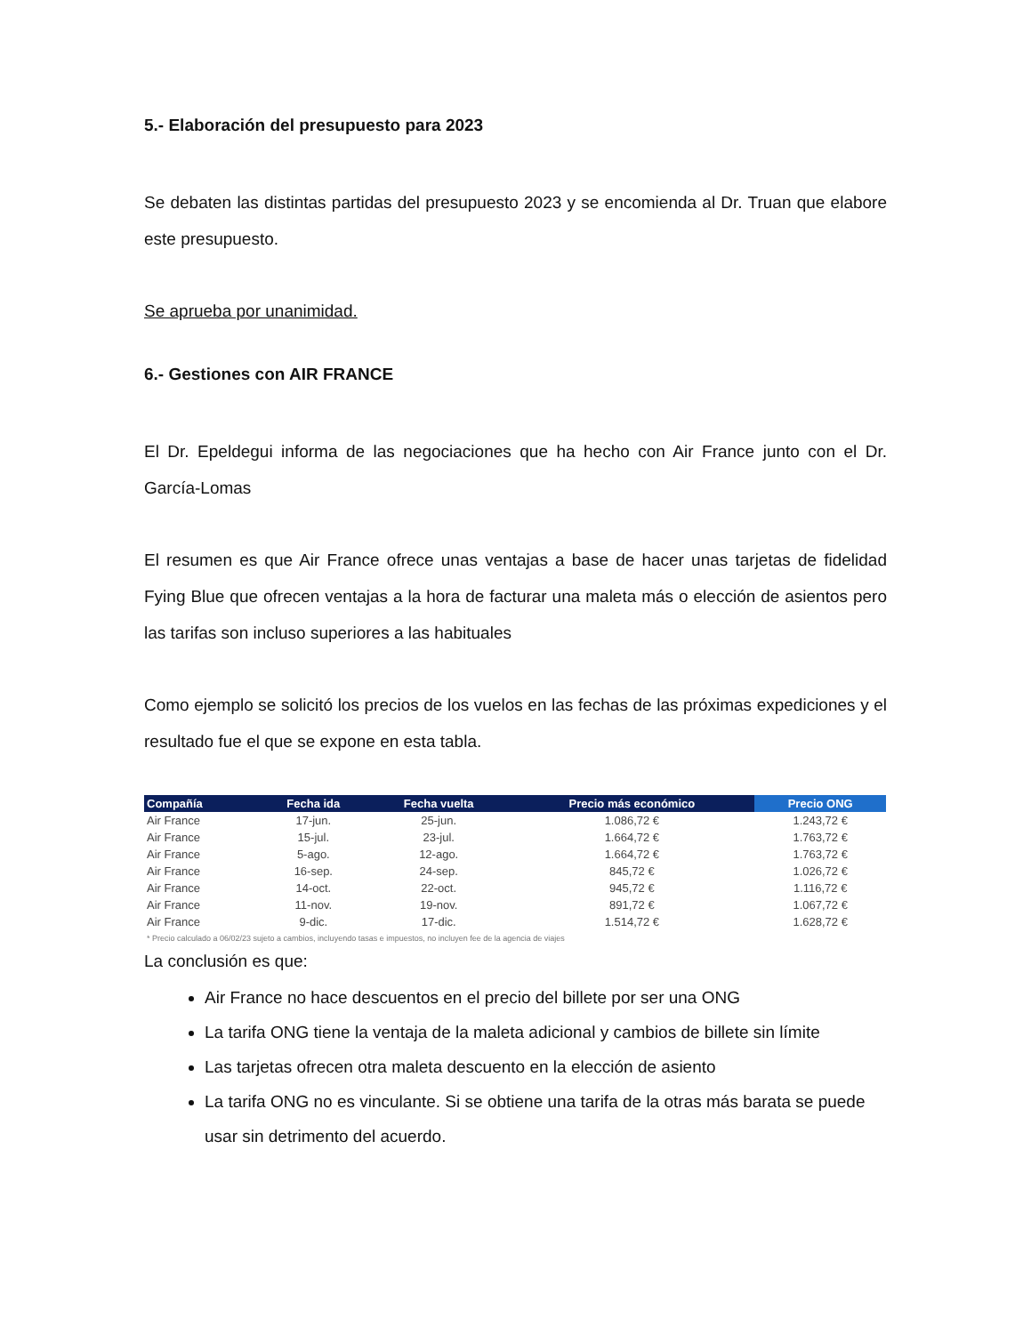5.- Elaboración del presupuesto para 2023
Se debaten las distintas partidas del presupuesto 2023 y se encomienda al Dr. Truan que elabore este presupuesto.
Se aprueba por unanimidad.
6.- Gestiones con AIR FRANCE
El Dr. Epeldegui informa de las negociaciones que ha hecho con Air France junto con el Dr. García-Lomas
El resumen es que Air France ofrece unas ventajas a base de hacer unas tarjetas de fidelidad Fying Blue que ofrecen ventajas a la hora de facturar una maleta más o elección de asientos pero las tarifas son incluso superiores a las habituales
Como ejemplo se solicitó los precios de los vuelos en las fechas de las próximas expediciones y el resultado fue el que se expone en esta tabla.
| Compañía | Fecha ida | Fecha vuelta | Precio más económico | Precio ONG |
| --- | --- | --- | --- | --- |
| Air France | 17-jun. | 25-jun. | 1.086,72 € | 1.243,72 € |
| Air France | 15-jul. | 23-jul. | 1.664,72 € | 1.763,72 € |
| Air France | 5-ago. | 12-ago. | 1.664,72 € | 1.763,72 € |
| Air France | 16-sep. | 24-sep. | 845,72 € | 1.026,72 € |
| Air France | 14-oct. | 22-oct. | 945,72 € | 1.116,72 € |
| Air France | 11-nov. | 19-nov. | 891,72 € | 1.067,72 € |
| Air France | 9-dic. | 17-dic. | 1.514,72 € | 1.628,72 € |
* Precio calculado a 06/02/23 sujeto a cambios, incluyendo tasas e impuestos, no incluyen fee de la agencia de viajes
La conclusión es que:
Air France no hace descuentos en el precio del billete por ser una ONG
La tarifa ONG tiene la ventaja de la maleta adicional y cambios de billete sin límite
Las tarjetas ofrecen otra maleta descuento en la elección de asiento
La tarifa ONG no es vinculante. Si se obtiene una tarifa de la otras más barata se puede usar sin detrimento del acuerdo.